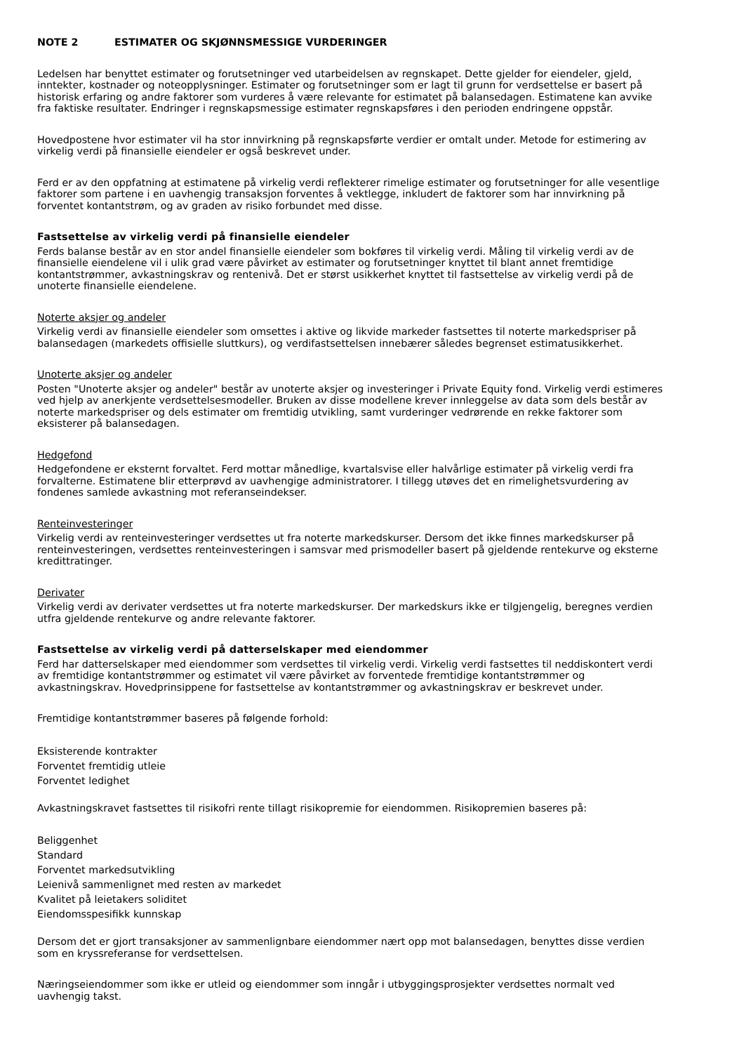NOTE 2 ESTIMATER OG SKJØNNSMESSIGE VURDERINGER
Ledelsen har benyttet estimater og forutsetninger ved utarbeidelsen av regnskapet. Dette gjelder for eiendeler, gjeld, inntekter, kostnader og noteopplysninger. Estimater og forutsetninger som er lagt til grunn for verdsettelse er basert på historisk erfaring og andre faktorer som vurderes å være relevante for estimatet på balansedagen. Estimatene kan avvike fra faktiske resultater. Endringer i regnskapsmessige estimater regnskapsføres i den perioden endringene oppstår.
Hovedpostene hvor estimater vil ha stor innvirkning på regnskapsførte verdier er omtalt under. Metode for estimering av virkelig verdi på finansielle eiendeler er også beskrevet under.
Ferd er av den oppfatning at estimatene på virkelig verdi reflekterer rimelige estimater og forutsetninger for alle vesentlige faktorer som partene i en uavhengig transaksjon forventes å vektlegge, inkludert de faktorer som har innvirkning på forventet kontantstrøm, og av graden av risiko forbundet med disse.
Fastsettelse av virkelig verdi på finansielle eiendeler
Ferds balanse består av en stor andel finansielle eiendeler som bokføres til virkelig verdi. Måling til virkelig verdi av de finansielle eiendelene vil i ulik grad være påvirket av estimater og forutsetninger knyttet til blant annet fremtidige kontantstrømmer, avkastningskrav og rentenivå. Det er størst usikkerhet knyttet til fastsettelse av virkelig verdi på de unoterte finansielle eiendelene.
Noterte aksjer og andeler
Virkelig verdi av finansielle eiendeler som omsettes i aktive og likvide markeder fastsettes til noterte markedspriser på balansedagen (markedets offisielle sluttkurs), og verdifastsettelsen innebærer således begrenset estimatusikkerhet.
Unoterte aksjer og andeler
Posten "Unoterte aksjer og andeler" består av unoterte aksjer og investeringer i Private Equity fond. Virkelig verdi estimeres ved hjelp av anerkjente verdsettelsesmodeller. Bruken av disse modellene krever innleggelse av data som dels består av noterte markedspriser og dels estimater om fremtidig utvikling, samt vurderinger vedrørende en rekke faktorer som eksisterer på balansedagen.
Hedgefond
Hedgefondene er eksternt forvaltet. Ferd mottar månedlige, kvartalsvise eller halvårlige estimater på virkelig verdi fra forvalterne. Estimatene blir etterprøvd av uavhengige administratorer. I tillegg utøves det en rimelighetsvurdering av fondenes samlede avkastning mot referanseindekser.
Renteinvesteringer
Virkelig verdi av renteinvesteringer verdsettes ut fra noterte markedskurser. Dersom det ikke finnes markedskurser på renteinvesteringen, verdsettes renteinvesteringen i samsvar med prismodeller basert på gjeldende rentekurve og eksterne kredittratinger.
Derivater
Virkelig verdi av derivater verdsettes ut fra noterte markedskurser. Der markedskurs ikke er tilgjengelig, beregnes verdien utfra gjeldende rentekurve og andre relevante faktorer.
Fastsettelse av virkelig verdi på datterselskaper med eiendommer
Ferd har datterselskaper med eiendommer som verdsettes til virkelig verdi. Virkelig verdi fastsettes til neddiskontert verdi av fremtidige kontantstrømmer og estimatet vil være påvirket av forventede fremtidige kontantstrømmer og avkastningskrav. Hovedprinsippene for fastsettelse av kontantstrømmer og avkastningskrav er beskrevet under.
Fremtidige kontantstrømmer baseres på følgende forhold:
Eksisterende kontrakter
Forventet fremtidig utleie
Forventet ledighet
Avkastningskravet fastsettes til risikofri rente tillagt risikopremie for eiendommen. Risikopremien baseres på:
Beliggenhet
Standard
Forventet markedsutvikling
Leienivå sammenlignet med resten av markedet
Kvalitet på leietakers soliditet
Eiendomsspesifikk kunnskap
Dersom det er gjort transaksjoner av sammenlignbare eiendommer nært opp mot balansedagen, benyttes disse verdien som en kryssreferanse for verdsettelsen.
Næringseiendommer som ikke er utleid og eiendommer som inngår i utbyggingsprosjekter verdsettes normalt ved uavhengig takst.